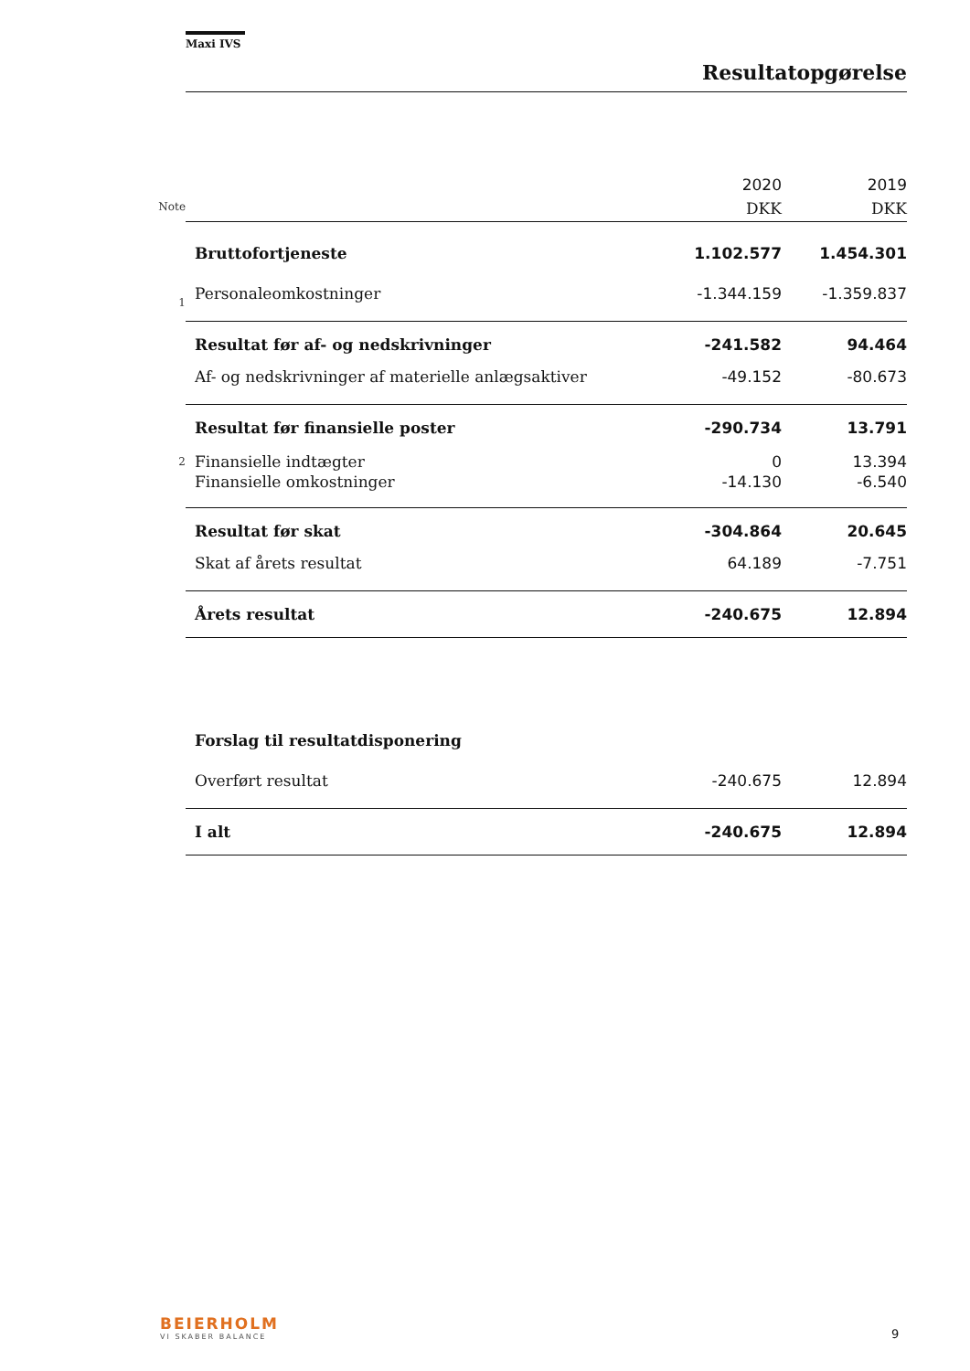Maxi IVS
Resultatopgørelse
| | | 2020 | 2019 |
| Note | | DKK | DKK |
| | Bruttofortjeneste | 1.102.577 | 1.454.301 |
| 1 | Personaleomkostninger | -1.344.159 | -1.359.837 |
| | Resultat før af- og nedskrivninger | -241.582 | 94.464 |
| | Af- og nedskrivninger af materielle anlægsaktiver | -49.152 | -80.673 |
| | Resultat før finansielle poster | -290.734 | 13.791 |
| 2 | Finansielle indtægter | 0 | 13.394 |
| | Finansielle omkostninger | -14.130 | -6.540 |
| | Resultat før skat | -304.864 | 20.645 |
| | Skat af årets resultat | 64.189 | -7.751 |
| | Årets resultat | -240.675 | 12.894 |
| | Forslag til resultatdisponering | | |
| | Overført resultat | -240.675 | 12.894 |
| | I alt | -240.675 | 12.894 |
BEIERHOLM
VI SKABER BALANCE
9